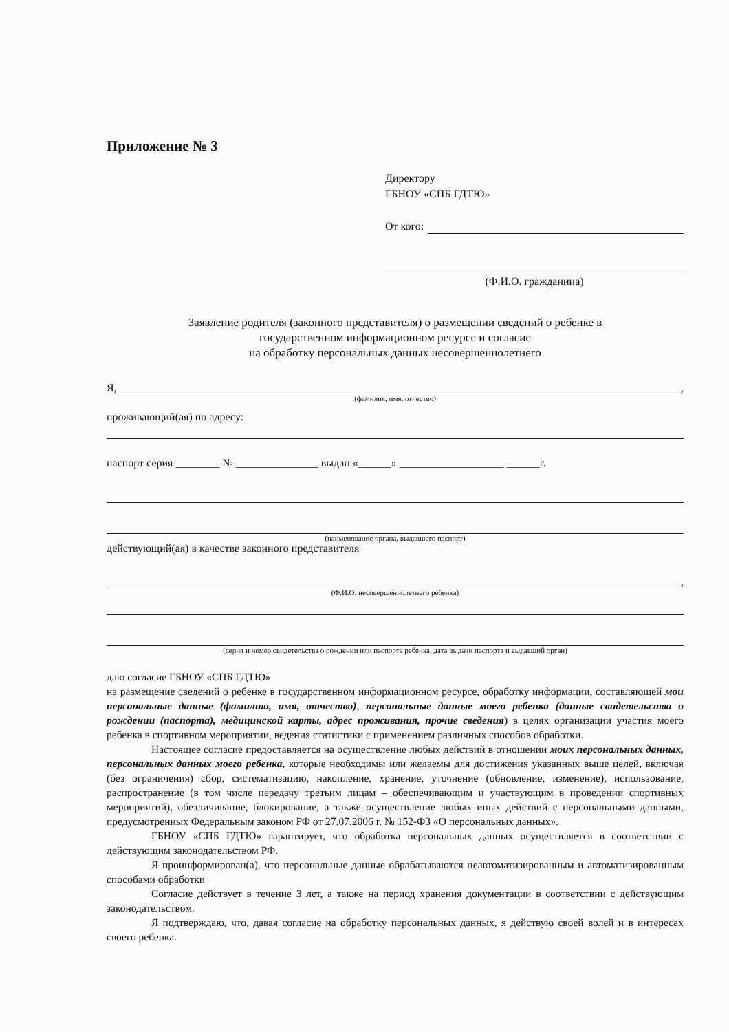Приложение № 3
Директору
ГБНОУ «СПБ ГДТЮ»
От кого:
(Ф.И.О. гражданина)
Заявление родителя (законного представителя) о размещении сведений о ребенке в
государственном информационном ресурсе и согласие
на обработку персональных данных несовершеннолетнего
Я, ,
(фамилия, имя, отчество)
проживающий(ая) по адресу:
паспорт серия ________ № _______________ выдан «______» ___________________ ______г.
(наименование органа, выдавшего паспорт)
действующий(ая) в качестве законного представителя
,
(Ф.И.О. несовершеннолетнего ребенка)
(серия и номер свидетельства о рождении или паспорта ребенка, дата выдачи паспорта и выдавший орган)
даю согласие ГБНОУ «СПБ ГДТЮ»
на размещение сведений о ребенке в государственном информационном ресурсе, обработку информации, составляющей мои персональные данные (фамилию, имя, отчество), персональные данные моего ребенка (данные свидетельства о рождении (паспорта), медицинской карты, адрес проживания, прочие сведения) в целях организации участия моего ребенка в спортивном мероприятии, ведения статистики с применением различных способов обработки.
Настоящее согласие предоставляется на осуществление любых действий в отношении моих персональных данных, персональных данных моего ребенка, которые необходимы или желаемы для достижения указанных выше целей, включая (без ограничения) сбор, систематизацию, накопление, хранение, уточнение (обновление, изменение), использование, распространение (в том числе передачу третьим лицам – обеспечивающим и участвующим в проведении спортивных мероприятий), обезличивание, блокирование, а также осуществление любых иных действий с персональными данными, предусмотренных Федеральным законом РФ от 27.07.2006 г. № 152-ФЗ «О персональных данных».
ГБНОУ «СПБ ГДТЮ» гарантирует, что обработка персональных данных осуществляется в соответствии с действующим законодательством РФ.
Я проинформирован(а), что персональные данные обрабатываются неавтоматизированным и автоматизированным способами обработки
Согласие действует в течение 3 лет, а также на период хранения документации в соответствии с действующим законодательством.
Я подтверждаю, что, давая согласие на обработку персональных данных, я действую своей волей и в интересах своего ребенка.